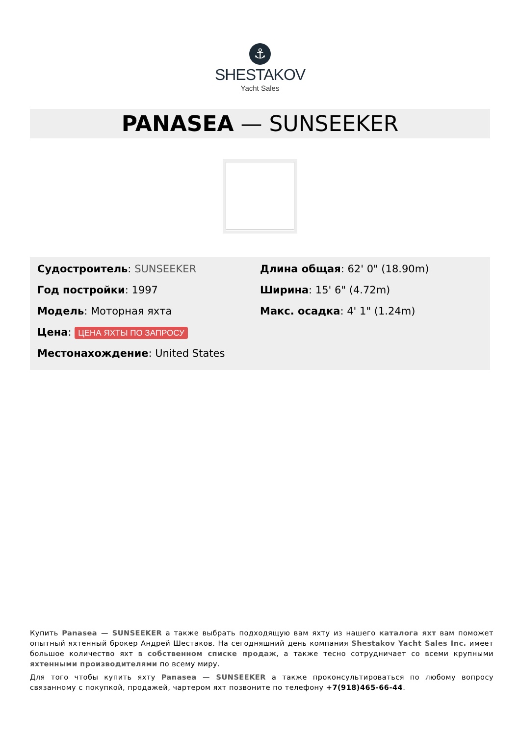⚓
SHESTAKOV
Yacht Sales
PANASEA — SUNSEEKER
Судостроитель: SUNSEEKER
Год постройки: 1997
Модель: Моторная яхта
Цена: ЦЕНА ЯХТЫ ПО ЗАПРОСУ
Местонахождение: United States
Длина общая: 62' 0" (18.90m)
Ширина: 15' 6" (4.72m)
Макс. осадка: 4' 1" (1.24m)
Купить Panasea — SUNSEEKER а также выбрать подходящую вам яхту из нашего каталога яхт вам поможет опытный яхтенный брокер Андрей Шестаков. На сегодняшний день компания Shestakov Yacht Sales Inc. имеет большое количество яхт в собственном списке продаж, а также тесно сотрудничает со всеми крупными яхтенными производителями по всему миру.
Для того чтобы купить яхту Panasea — SUNSEEKER а также проконсультироваться по любому вопросу связанному с покупкой, продажей, чартером яхт позвоните по телефону +7(918)465-66-44.